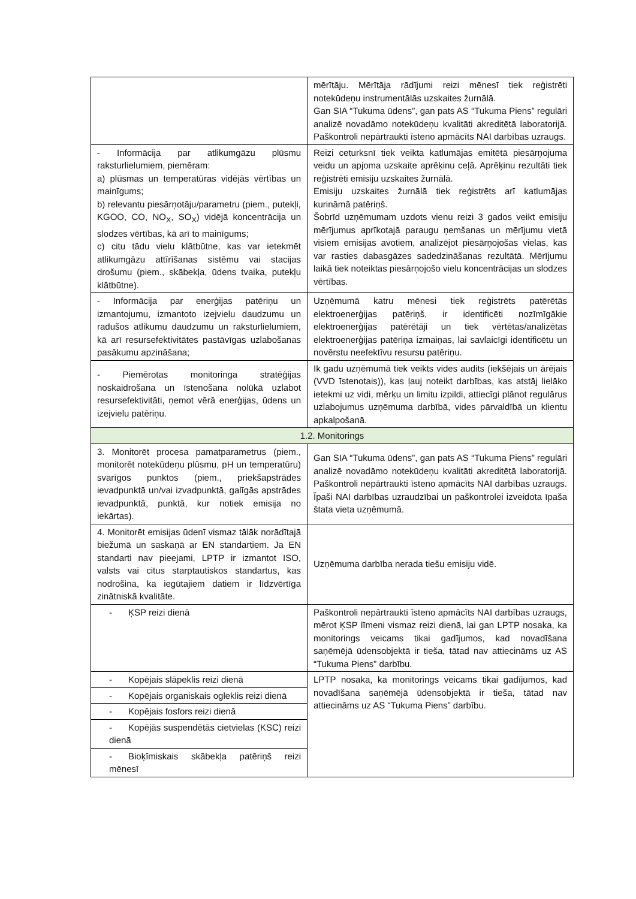| | mērītāju. Mērītāja rādījumi reizi mēnesī tiek reģistrēti notekūdeņu instrumentālās uzskaites žurnālā. Gan SIA “Tukuma ūdens”, gan pats AS “Tukuma Piens” regulāri analizē novadāmo notekūdeņu kvalitāti akreditētā laboratorijā. Paškontroli nepārtraukti īsteno apmācīts NAI darbības uzraugs. |
| - Informācija par atlikumgāzu plūsmu raksturlielumiem, piemēram: a) plūsmas un temperatūras vidējās vērtības un mainīgums; b) relevantu piesārņotāju/parametru (piem., putekļi, KGOO, CO, NO<sub>X</sub>, SO<sub>X</sub>) vidējā koncentrācija un slodzes vērtības, kā arī to mainīgums; c) citu tādu vielu klātbūtne, kas var ietekmēt atlikumgāzu attīrīšanas sistēmu vai stacijas drošumu (piem., skābekļa, ūdens tvaika, putekļu klātbūtne). | Reizi ceturksnī tiek veikta katlumājas emitētā piesārņojuma veidu un apjoma uzskaite aprēķinu ceļā. Aprēķinu rezultāti tiek reģistrēti emisiju uzskaites žurnālā. Emisiju uzskaites žurnālā tiek reģistrēts arī katlumājas kurināmā patēriņš. Šobrīd uzņēmumam uzdots vienu reizi 3 gados veikt emisiju mērījumus aprīkotajā paraugu ņemšanas un mērījumu vietā visiem emisijas avotiem, analizējot piesārņojošas vielas, kas var rasties dabasgāzes sadedzināšanas rezultātā. Mērījumu laikā tiek noteiktas piesārņojošo vielu koncentrācijas un slodzes vērtības. |
| - Informācija par enerģijas patēriņu un izmantojumu, izmantoto izejvielu daudzumu un radušos atlikumu daudzumu un raksturlielumiem, kā arī resursefektivitātes pastāvīgas uzlabošanas pasākumu apzināšana; | Uzņēmumā katru mēnesi tiek reģistrēts patērētās elektroenerģijas patēriņš, ir identificēti nozīmīgākie elektroenerģijas patērētāji un tiek vērtētas/analizētas elektroenerģijas patēriņa izmaiņas, lai savlaicīgi identificētu un novērstu neefektīvu resursu patēriņu. |
| - Piemērotas monitoringa stratēģijas noskaidrošana un īstenošana nolūkā uzlabot resursefektivitāti, ņemot vērā enerģijas, ūdens un izejvielu patēriņu. | Ik gadu uzņēmumā tiek veikts vides audits (iekšējais un ārējais (VVD īstenotais)), kas ļauj noteikt darbības, kas atstāj lielāko ietekmi uz vidi, mērķu un limitu izpildi, attiecīgi plānot regulārus uzlabojumus uzņēmuma darbībā, vides pārvaldībā un klientu apkalpošanā. |
| 1.2. Monitorings | |
| 3. Monitorēt procesa pamatparametrus (piem., monitorēt notekūdeņu plūsmu, pH un temperatūru) svarīgos punktos (piem., priekšapstrādes ievadpunktā un/vai izvadpunktā, galīgās apstrādes ievadpunktā, punktā, kur notiek emisija no iekārtas). | Gan SIA “Tukuma ūdens”, gan pats AS “Tukuma Piens” regulāri analizē novadāmo notekūdeņu kvalitāti akreditētā laboratorijā. Paškontroli nepārtraukti īsteno apmācīts NAI darbības uzraugs. Īpaši NAI darbības uzraudzībai un paškontrolei izveidota īpaša štata vieta uzņēmumā. |
| 4. Monitorēt emisijas ūdenī vismaz tālāk norādītajā biežumā un saskaņā ar EN standartiem. Ja EN standarti nav pieejami, LPTP ir izmantot ISO, valsts vai citus starptautiskos standartus, kas nodrošina, ka iegūtajiem datiem ir līdzvērtīga zinātniskā kvalitāte. | Uzņēmuma darbība nerada tiešu emisiju vidē. |
| - ĶSP reizi dienā | Paškontroli nepārtraukti īsteno apmācīts NAI darbības uzraugs, mērot ĶSP līmeni vismaz reizi dienā, lai gan LPTP nosaka, ka monitorings veicams tikai gadījumos, kad novadīšana saņēmējā ūdensobjektā ir tieša, tātad nav attiecināms uz AS “Tukuma Piens” darbību. |
| - Kopējais slāpeklis reizi dienā | LPTP nosaka, ka monitorings veicams tikai gadījumos, kad novadīšana saņēmējā ūdensobjektā ir tieša, tātad nav attiecināms uz AS “Tukuma Piens” darbību. |
| - Kopējais organiskais ogleklis reizi dienā | |
| - Kopējais fosfors reizi dienā | |
| - Kopējās suspendētās cietvielas (KSC) reizi dienā | |
| - Bioķīmiskais skābekļa patēriņš reizi mēnesī | |